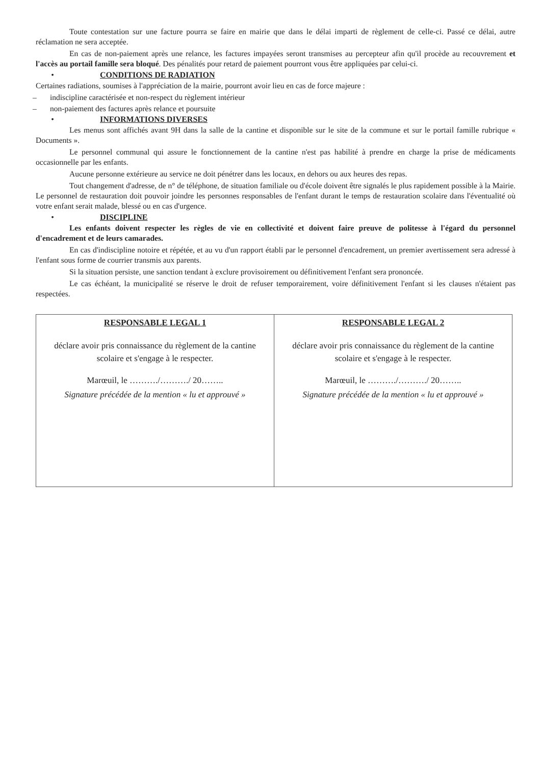Toute contestation sur une facture pourra se faire en mairie que dans le délai imparti de règlement de celle-ci. Passé ce délai, autre réclamation ne sera acceptée.
En cas de non-paiement après une relance, les factures impayées seront transmises au percepteur afin qu'il procède au recouvrement et l'accès au portail famille sera bloqué. Des pénalités pour retard de paiement pourront vous être appliquées par celui-ci.
• CONDITIONS DE RADIATION
Certaines radiations, soumises à l'appréciation de la mairie, pourront avoir lieu en cas de force majeure :
– indiscipline caractérisée et non-respect du règlement intérieur
– non-paiement des factures après relance et poursuite
• INFORMATIONS DIVERSES
Les menus sont affichés avant 9H dans la salle de la cantine et disponible sur le site de la commune et sur le portail famille rubrique « Documents ».
Le personnel communal qui assure le fonctionnement de la cantine n'est pas habilité à prendre en charge la prise de médicaments occasionnelle par les enfants.
Aucune personne extérieure au service ne doit pénétrer dans les locaux, en dehors ou aux heures des repas.
Tout changement d'adresse, de n° de téléphone, de situation familiale ou d'école doivent être signalés le plus rapidement possible à la Mairie. Le personnel de restauration doit pouvoir joindre les personnes responsables de l'enfant durant le temps de restauration scolaire dans l'éventualité où votre enfant serait malade, blessé ou en cas d'urgence.
• DISCIPLINE
Les enfants doivent respecter les règles de vie en collectivité et doivent faire preuve de politesse à l'égard du personnel d'encadrement et de leurs camarades.
En cas d'indiscipline notoire et répétée, et au vu d'un rapport établi par le personnel d'encadrement, un premier avertissement sera adressé à l'enfant sous forme de courrier transmis aux parents.
Si la situation persiste, une sanction tendant à exclure provisoirement ou définitivement l'enfant sera prononcée.
Le cas échéant, la municipalité se réserve le droit de refuser temporairement, voire définitivement l'enfant si les clauses n'étaient pas respectées.
| RESPONSABLE LEGAL 1 déclare avoir pris connaissance du règlement de la cantine scolaire et s'engage à le respecter. Marœuil, le ………./………./ 20…….. Signature précédée de la mention « lu et approuvé » | RESPONSABLE LEGAL 2 déclare avoir pris connaissance du règlement de la cantine scolaire et s'engage à le respecter. Marœuil, le ………./………./ 20…….. Signature précédée de la mention « lu et approuvé » |